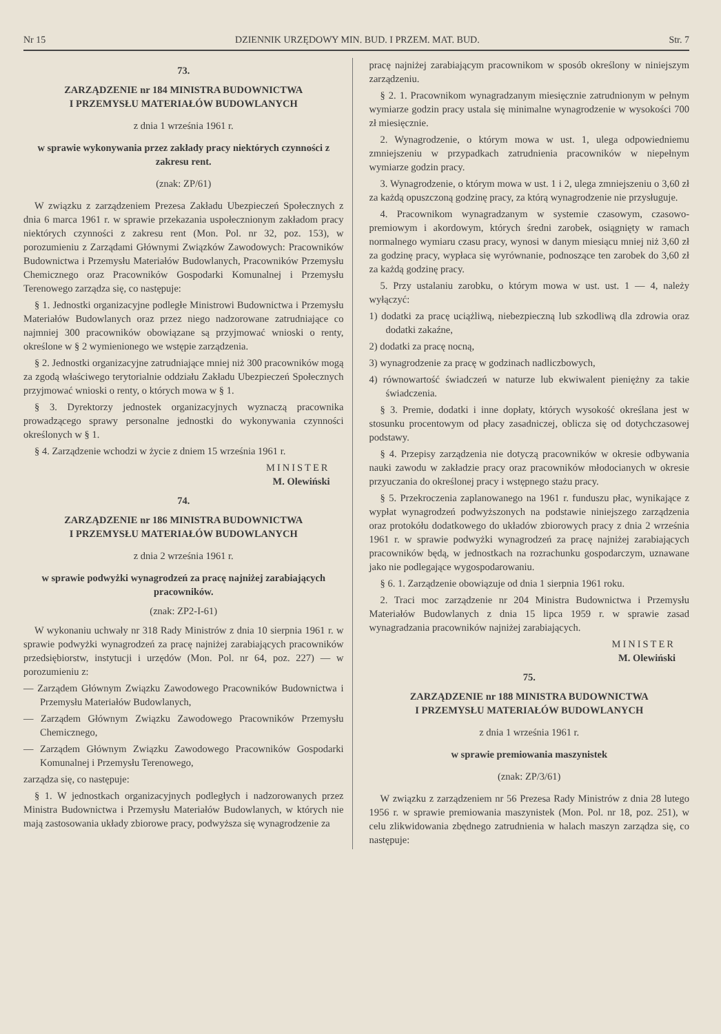Nr 15 DZIENNIK URZĘDOWY MIN. BUD. I PRZEM. MAT. BUD. Str. 7
73.
ZARZĄDZENIE nr 184 MINISTRA BUDOWNICTWA
I PRZEMYSŁU MATERIAŁÓW BUDOWLANYCH
z dnia 1 września 1961 r.
w sprawie wykonywania przez zakłady pracy niektórych czynności z zakresu rent.
(znak: ZP/61)
W związku z zarządzeniem Prezesa Zakładu Ubezpieczeń Społecznych z dnia 6 marca 1961 r. w sprawie przekazania uspołecznionym zakładom pracy niektórych czynności z zakresu rent (Mon. Pol. nr 32, poz. 153), w porozumieniu z Zarządami Głównymi Związków Zawodowych: Pracowników Budownictwa i Przemysłu Materiałów Budowlanych, Pracowników Przemysłu Chemicznego oraz Pracowników Gospodarki Komunalnej i Przemysłu Terenowego zarządza się, co następuje:
§ 1. Jednostki organizacyjne podległe Ministrowi Budownictwa i Przemysłu Materiałów Budowlanych oraz przez niego nadzorowane zatrudniające co najmniej 300 pracowników obowiązane są przyjmować wnioski o renty, określone w § 2 wymienionego we wstępie zarządzenia.
§ 2. Jednostki organizacyjne zatrudniające mniej niż 300 pracowników mogą za zgodą właściwego terytorialnie oddziału Zakładu Ubezpieczeń Społecznych przyjmować wnioski o renty, o których mowa w § 1.
§ 3. Dyrektorzy jednostek organizacyjnych wyznaczą pracownika prowadzącego sprawy personalne jednostki do wykonywania czynności określonych w § 1.
§ 4. Zarządzenie wchodzi w życie z dniem 15 września 1961 r.
MINISTER
M. Olewiński
74.
ZARZĄDZENIE nr 186 MINISTRA BUDOWNICTWA
I PRZEMYSŁU MATERIAŁÓW BUDOWLANYCH
z dnia 2 września 1961 r.
w sprawie podwyżki wynagrodzeń za pracę najniżej zarabiających pracowników.
(znak: ZP2-I-61)
W wykonaniu uchwały nr 318 Rady Ministrów z dnia 10 sierpnia 1961 r. w sprawie podwyżki wynagrodzeń za pracę najniżej zarabiających pracowników przedsiębiorstw, instytucji i urzędów (Mon. Pol. nr 64, poz. 227) — w porozumieniu z:
— Zarządem Głównym Związku Zawodowego Pracowników Budownictwa i Przemysłu Materiałów Budowlanych,
— Zarządem Głównym Związku Zawodowego Pracowników Przemysłu Chemicznego,
— Zarządem Głównym Związku Zawodowego Pracowników Gospodarki Komunalnej i Przemysłu Terenowego,
zarządza się, co następuje:
§ 1. W jednostkach organizacyjnych podległych i nadzorowanych przez Ministra Budownictwa i Przemysłu Materiałów Budowlanych, w których nie mają zastosowania układy zbiorowe pracy, podwyższa się wynagrodzenie za
pracę najniżej zarabiającym pracownikom w sposób określony w niniejszym zarządzeniu.
§ 2. 1. Pracownikom wynagradzanym miesięcznie zatrudnionym w pełnym wymiarze godzin pracy ustala się minimalne wynagrodzenie w wysokości 700 zł miesięcznie.
2. Wynagrodzenie, o którym mowa w ust. 1, ulega odpowiedniemu zmniejszeniu w przypadkach zatrudnienia pracowników w niepełnym wymiarze godzin pracy.
3. Wynagrodzenie, o którym mowa w ust. 1 i 2, ulega zmniejszeniu o 3,60 zł za każdą opuszczoną godzinę pracy, za którą wynagrodzenie nie przysługuje.
4. Pracownikom wynagradzanym w systemie czasowym, czasowo-premiowym i akordowym, których średni zarobek, osiągnięty w ramach normalnego wymiaru czasu pracy, wynosi w danym miesiącu mniej niż 3,60 zł za godzinę pracy, wypłaca się wyrównanie, podnoszące ten zarobek do 3,60 zł za każdą godzinę pracy.
5. Przy ustalaniu zarobku, o którym mowa w ust. ust. 1 — 4, należy wyłączyć:
1) dodatki za pracę uciążliwą, niebezpieczną lub szkodliwą dla zdrowia oraz dodatki zakaźne,
2) dodatki za pracę nocną,
3) wynagrodzenie za pracę w godzinach nadliczbowych,
4) równowartość świadczeń w naturze lub ekwiwalent pieniężny za takie świadczenia.
§ 3. Premie, dodatki i inne dopłaty, których wysokość określana jest w stosunku procentowym od płacy zasadniczej, oblicza się od dotychczasowej podstawy.
§ 4. Przepisy zarządzenia nie dotyczą pracowników w okresie odbywania nauki zawodu w zakładzie pracy oraz pracowników młodocianych w okresie przyuczania do określonej pracy i wstępnego stażu pracy.
§ 5. Przekroczenia zaplanowanego na 1961 r. funduszu płac, wynikające z wypłat wynagrodzeń podwyższonych na podstawie niniejszego zarządzenia oraz protokółu dodatkowego do układów zbiorowych pracy z dnia 2 września 1961 r. w sprawie podwyżki wynagrodzeń za pracę najniżej zarabiających pracowników będą, w jednostkach na rozrachunku gospodarczym, uznawane jako nie podlegające wygospodarowaniu.
§ 6. 1. Zarządzenie obowiązuje od dnia 1 sierpnia 1961 roku.
2. Traci moc zarządzenie nr 204 Ministra Budownictwa i Przemysłu Materiałów Budowlanych z dnia 15 lipca 1959 r. w sprawie zasad wynagradzania pracowników najniżej zarabiających.
MINISTER
M. Olewiński
75.
ZARZĄDZENIE nr 188 MINISTRA BUDOWNICTWA
I PRZEMYSŁU MATERIAŁÓW BUDOWLANYCH
z dnia 1 września 1961 r.
w sprawie premiowania maszynistek
(znak: ZP/3/61)
W związku z zarządzeniem nr 56 Prezesa Rady Ministrów z dnia 28 lutego 1956 r. w sprawie premiowania maszynistek (Mon. Pol. nr 18, poz. 251), w celu zlikwidowania zbędnego zatrudnienia w halach maszyn zarządza się, co następuje: